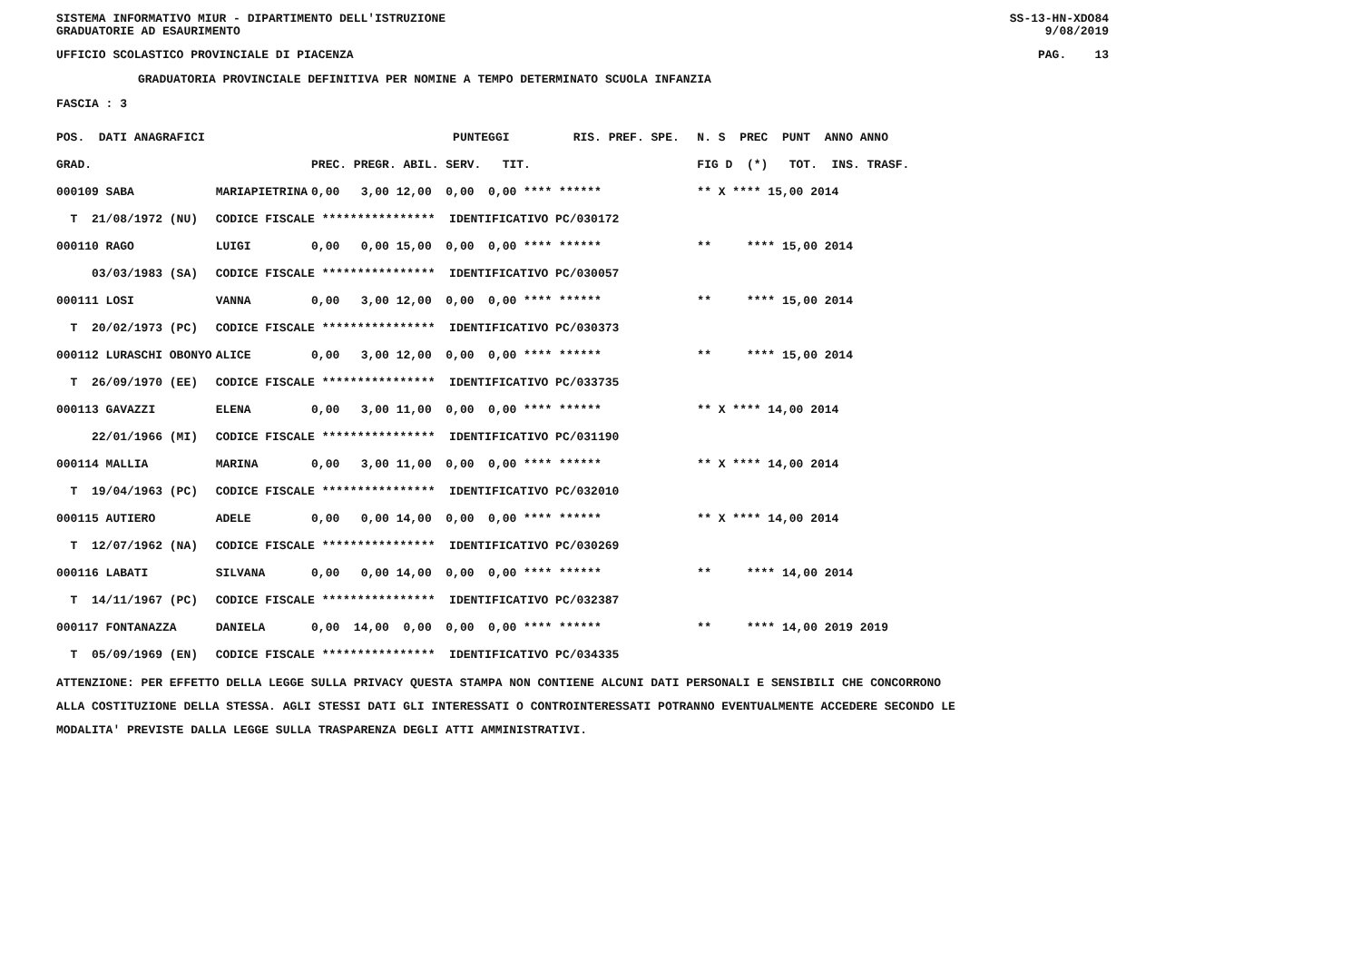SISTEMA INFORMATIVO MIUR - DIPARTIMENTO DELL'ISTRUZIONE
GRADUATORIE AD ESAURIMENTO SS-13-HN-XDO84
9/08/2019
UFFICIO SCOLASTICO PROVINCIALE DI PIACENZA PAG. 13
GRADUATORIA PROVINCIALE DEFINITIVA PER NOMINE A TEMPO DETERMINATO SCUOLA INFANZIA
FASCIA : 3
| POS. DATI ANAGRAFICI | | PUNTEGGI RIS. PREF. SPE. | N. S PREC PUNT ANNO ANNO |
| GRAD. | | PREC. PREGR. ABIL. SERV. TIT. | FIG D (*) TOT. INS. TRASF. |
| 000109 SABA | MARIAPIETRINA | 0,00 3,00 12,00 0,00 0,00 **** ****** | ** X **** 15,00 2014 |
| T 21/08/1972 (NU) | CODICE FISCALE **************** IDENTIFICATIVO PC/030172 | | |
| 000110 RAGO | LUIGI | 0,00 0,00 15,00 0,00 0,00 **** ****** | ** **** 15,00 2014 |
| 03/03/1983 (SA) | CODICE FISCALE **************** IDENTIFICATIVO PC/030057 | | |
| 000111 LOSI | VANNA | 0,00 3,00 12,00 0,00 0,00 **** ****** | ** **** 15,00 2014 |
| T 20/02/1973 (PC) | CODICE FISCALE **************** IDENTIFICATIVO PC/030373 | | |
| 000112 LURASCHI OBONYO | ALICE | 0,00 3,00 12,00 0,00 0,00 **** ****** | ** **** 15,00 2014 |
| T 26/09/1970 (EE) | CODICE FISCALE **************** IDENTIFICATIVO PC/033735 | | |
| 000113 GAVAZZI | ELENA | 0,00 3,00 11,00 0,00 0,00 **** ****** | ** X **** 14,00 2014 |
| 22/01/1966 (MI) | CODICE FISCALE **************** IDENTIFICATIVO PC/031190 | | |
| 000114 MALLIA | MARINA | 0,00 3,00 11,00 0,00 0,00 **** ****** | ** X **** 14,00 2014 |
| T 19/04/1963 (PC) | CODICE FISCALE **************** IDENTIFICATIVO PC/032010 | | |
| 000115 AUTIERO | ADELE | 0,00 0,00 14,00 0,00 0,00 **** ****** | ** X **** 14,00 2014 |
| T 12/07/1962 (NA) | CODICE FISCALE **************** IDENTIFICATIVO PC/030269 | | |
| 000116 LABATI | SILVANA | 0,00 0,00 14,00 0,00 0,00 **** ****** | ** **** 14,00 2014 |
| T 14/11/1967 (PC) | CODICE FISCALE **************** IDENTIFICATIVO PC/032387 | | |
| 000117 FONTANAZZA | DANIELA | 0,00 14,00 0,00 0,00 0,00 **** ****** | ** **** 14,00 2019 2019 |
| T 05/09/1969 (EN) | CODICE FISCALE **************** IDENTIFICATIVO PC/034335 | | |
ATTENZIONE: PER EFFETTO DELLA LEGGE SULLA PRIVACY QUESTA STAMPA NON CONTIENE ALCUNI DATI PERSONALI E SENSIBILI CHE CONCORRONO
ALLA COSTITUZIONE DELLA STESSA. AGLI STESSI DATI GLI INTERESSATI O CONTROINTERESSATI POTRANNO EVENTUALMENTE ACCEDERE SECONDO LE
MODALITA' PREVISTE DALLA LEGGE SULLA TRASPARENZA DEGLI ATTI AMMINISTRATIVI.